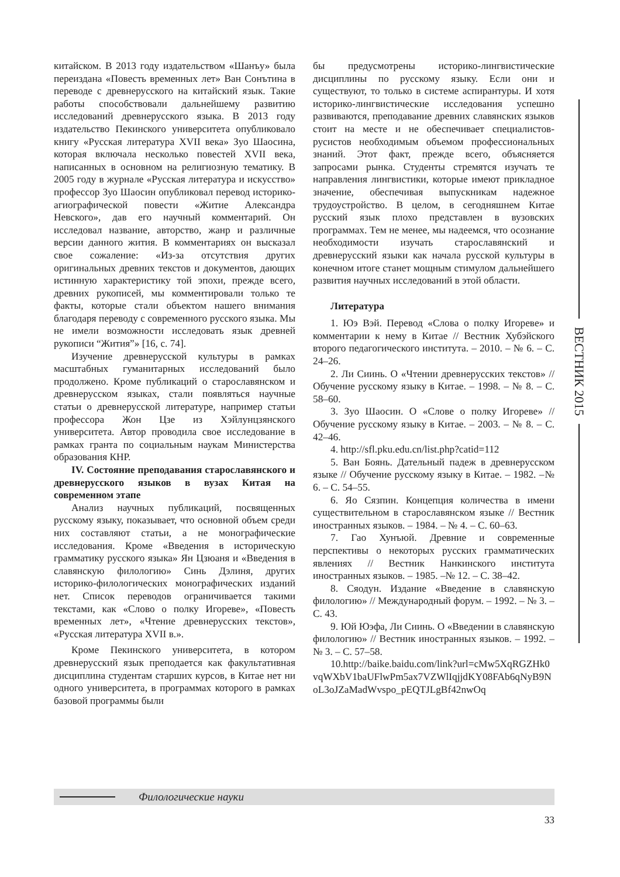китайском. В 2013 году издательством «Шанъу» была переиздана «Повесть временных лет» Ван Сонътина в переводе с древнерусского на китайский язык. Такие работы способствовали дальнейшему развитию исследований древнерусского языка. В 2013 году издательство Пекинского университета опубликовало книгу «Русская литература XVII века» Зуо Шаосина, которая включала несколько повестей XVII века, написанных в основном на религиозную тематику. В 2005 году в журнале «Русская литература и искусство» профессор Зуо Шаосин опубликовал перевод историко-агиографической повести «Житие Александра Невского», дав его научный комментарий. Он исследовал название, авторство, жанр и различные версии данного жития. В комментариях он высказал свое сожаление: «Из-за отсутствия других оригинальных древних текстов и документов, дающих истинную характеристику той эпохи, прежде всего, древних рукописей, мы комментировали только те факты, которые стали объектом нашего внимания благодаря переводу с современного русского языка. Мы не имели возможности исследовать язык древней рукописи “Жития”» [16, с. 74].
Изучение древнерусской культуры в рамках масштабных гуманитарных исследований было продолжено. Кроме публикаций о старославянском и древнерусском языках, стали появляться научные статьи о древнерусской литературе, например статьи профессора Жон Цзе из Хэйлунцзянского университета. Автор проводила свое исследование в рамках гранта по социальным наукам Министерства образования КНР.
IV. Состояние преподавания старославянского и древнерусского языков в вузах Китая на современном этапе
Анализ научных публикаций, посвященных русскому языку, показывает, что основной объем среди них составляют статьи, а не монографические исследования. Кроме «Введения в историческую грамматику русского языка» Ян Цзюаня и «Введения в славянскую филологию» Синь Дэлиня, других историко-филологических монографических изданий нет. Список переводов ограничивается такими текстами, как «Слово о полку Игореве», «Повесть временных лет», «Чтение древнерусских текстов», «Русская литература XVII в.».
Кроме Пекинского университета, в котором древнерусский язык преподается как факультативная дисциплина студентам старших курсов, в Китае нет ни одного университета, в программах которого в рамках базовой программы были
бы предусмотрены историко-лингвистические дисциплины по русскому языку. Если они и существуют, то только в системе аспирантуры. И хотя историко-лингвистические исследования успешно развиваются, преподавание древних славянских языков стоит на месте и не обеспечивает специалистов-русистов необходимым объемом профессиональных знаний. Этот факт, прежде всего, объясняется запросами рынка. Студенты стремятся изучать те направления лингвистики, которые имеют прикладное значение, обеспечивая выпускникам надежное трудоустройство. В целом, в сегодняшнем Китае русский язык плохо представлен в вузовских программах. Тем не менее, мы надеемся, что осознание необходимости изучать старославянский и древнерусский языки как начала русской культуры в конечном итоге станет мощным стимулом дальнейшего развития научных исследований в этой области.
Литература
1. Юэ Вэй. Перевод «Слова о полку Игореве» и комментарии к нему в Китае // Вестник Хубэйского второго педагогического института. – 2010. – № 6. – С. 24–26.
2. Ли Сиинь. О «Чтении древнерусских текстов» // Обучение русскому языку в Китае. – 1998. – № 8. – С. 58–60.
3. Зуо Шаосин. О «Слове о полку Игореве» // Обучение русскому языку в Китае. – 2003. – № 8. – С. 42–46.
4. http://sfl.pku.edu.cn/list.php?catid=112
5. Ван Боянь. Дательный падеж в древнерусском языке // Обучение русскому языку в Китае. – 1982. –№ 6. – С. 54–55.
6. Яо Сязпин. Концепция количества в имени существительном в старославянском языке // Вестник иностранных языков. – 1984. – № 4. – С. 60–63.
7. Гао Хунъюй. Древние и современные перспективы о некоторых русских грамматических явлениях // Вестник Нанкинского института иностранных языков. – 1985. –№ 12. – С. 38–42.
8. Сяодун. Издание «Введение в славянскую филологию» // Международный форум. – 1992. – № 3. – С. 43.
9. Юй Юэфа, Ли Сиинь. О «Введении в славянскую филологию» // Вестник иностранных языков. – 1992. –№ 3. – С. 57–58.
10.http://baike.baidu.com/link?url=cMw5XqRGZHk0vqWXbV1baUFlwPm5ax7VZWlIqjjdKY08FAb6qNyB9NoL3oJZaMadWvspo_pEQTJLgBf42nwOq
ВЕСТНИК 2015
Филологические науки
33